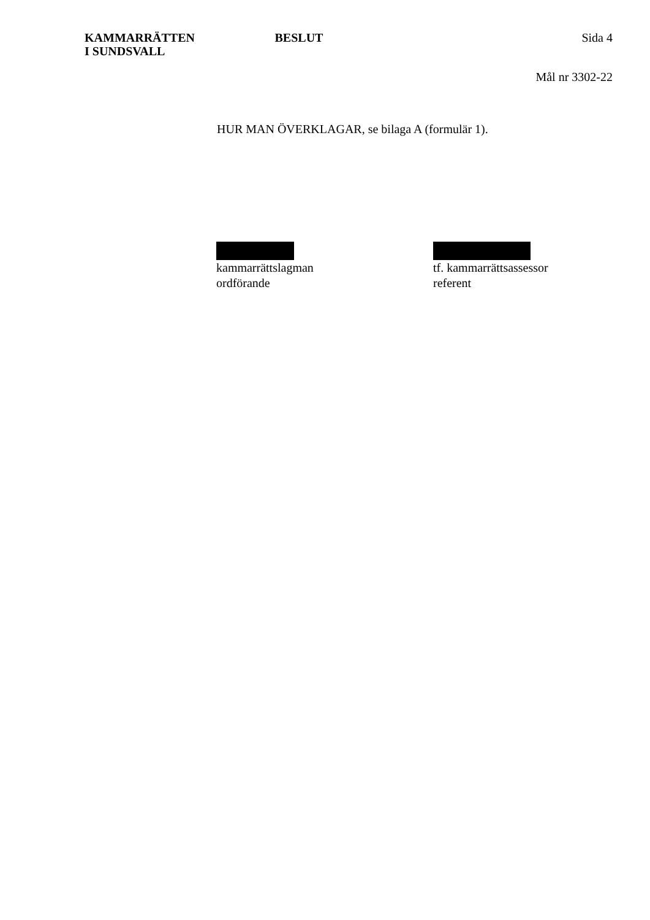KAMMARRÄTTEN
I SUNDSVALL
BESLUT Sida 4
Mål nr 3302-22
HUR MAN ÖVERKLAGAR, se bilaga A (formulär 1).
kammarrättslagman
ordförande
tf. kammarrättsassessor
referent